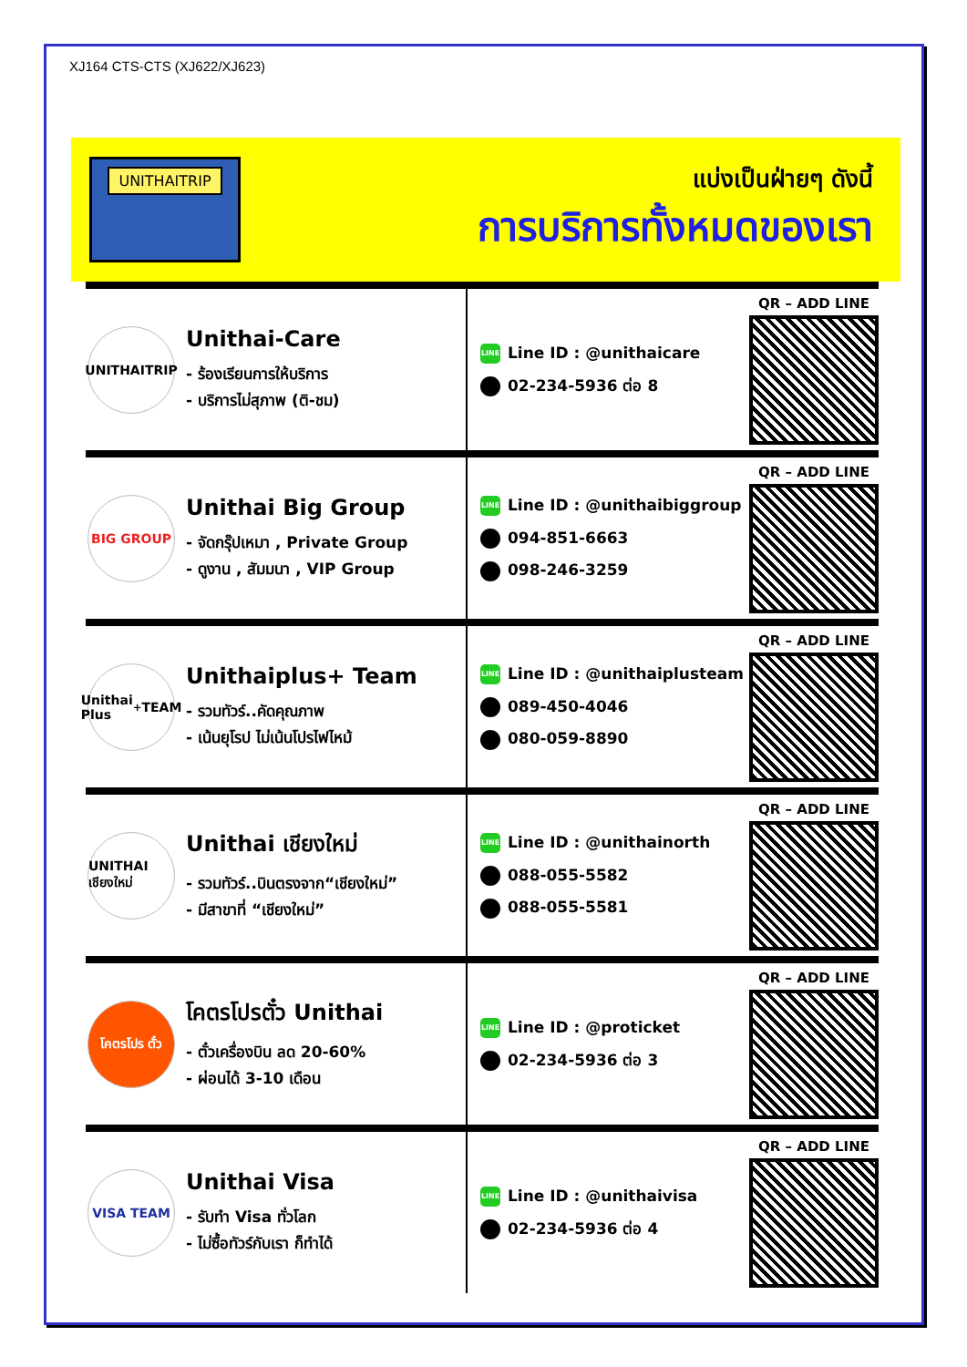XJ164 CTS-CTS (XJ622/XJ623)
UNITHAITRIP
แบ่งเป็นฝ่ายๆ ดังนี้
การบริการทั้งหมดของเรา
UNITHAITRIP
Unithai-Care
- ร้องเรียนการให้บริการ
- บริการไม่สุภาพ (ติ-ชม)
LINE Line ID : @unithaicare
02-234-5936 ต่อ 8
QR – ADD LINE
BIG GROUP
Unithai Big Group
- จัดกรุ๊ปเหมา , Private Group
- ดูงาน , สัมมนา , VIP Group
LINE Line ID : @unithaibiggroup
094-851-6663
098-246-3259
QR – ADD LINE
Unithai Plus<sup>+</sup> TEAM
Unithaiplus+ Team
- รวมทัวร์..คัดคุณภาพ
- เน้นยุโรป ไม่เน้นโปรไฟไหม้
LINE Line ID : @unithaiplusteam
089-450-4046
080-059-8890
QR – ADD LINE
UNITHAI เชียงใหม่
Unithai เชียงใหม่
- รวมทัวร์..บินตรงจาก“เชียงใหม่”
- มีสาขาที่ “เชียงใหม่”
LINE Line ID : @unithainorth
088-055-5582
088-055-5581
QR – ADD LINE
โคตรโปร ตั๋ว
โคตรโปรตั๋ว Unithai
- ตั๋วเครื่องบิน ลด 20-60%
- ผ่อนได้ 3-10 เดือน
LINE Line ID : @proticket
02-234-5936 ต่อ 3
QR – ADD LINE
VISA TEAM
Unithai Visa
- รับทำ Visa ทั่วโลก
- ไม่ซื้อทัวร์กับเรา ก็ทำได้
LINE Line ID : @unithaivisa
02-234-5936 ต่อ 4
QR – ADD LINE